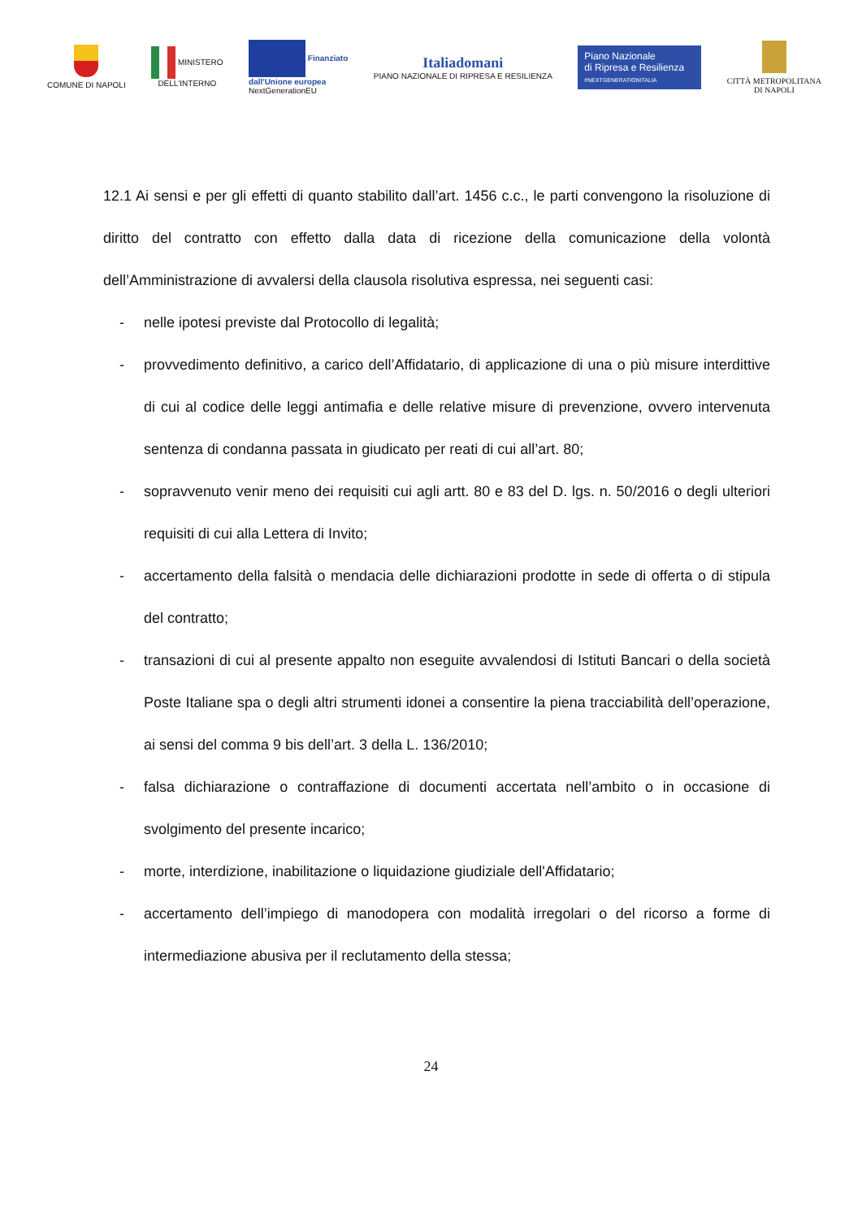COMUNE DI NAPOLI
MINISTERO
DELL'INTERNO
Finanziato
dall'Unione europea
NextGenerationEU
Italiadomani
PIANO NAZIONALE DI RIPRESA E RESILIENZA
Piano Nazionale
di Ripresa e Resilienza
#NEXTGENERATIONITALIA
CITTÀ METROPOLITANA
DI NAPOLI
12.1 Ai sensi e per gli effetti di quanto stabilito dall’art. 1456 c.c., le parti convengono la risoluzione di diritto del contratto con effetto dalla data di ricezione della comunicazione della volontà dell’Amministrazione di avvalersi della clausola risolutiva espressa, nei seguenti casi:
- nelle ipotesi previste dal Protocollo di legalità;
- provvedimento definitivo, a carico dell’Affidatario, di applicazione di una o più misure interdittive di cui al codice delle leggi antimafia e delle relative misure di prevenzione, ovvero intervenuta sentenza di condanna passata in giudicato per reati di cui all’art. 80;
- sopravvenuto venir meno dei requisiti cui agli artt. 80 e 83 del D. lgs. n. 50/2016 o degli ulteriori requisiti di cui alla Lettera di Invito;
- accertamento della falsità o mendacia delle dichiarazioni prodotte in sede di offerta o di stipula del contratto;
- transazioni di cui al presente appalto non eseguite avvalendosi di Istituti Bancari o della società Poste Italiane spa o degli altri strumenti idonei a consentire la piena tracciabilità dell’operazione, ai sensi del comma 9 bis dell’art. 3 della L. 136/2010;
- falsa dichiarazione o contraffazione di documenti accertata nell’ambito o in occasione di svolgimento del presente incarico;
- morte, interdizione, inabilitazione o liquidazione giudiziale dell'Affidatario;
- accertamento dell’impiego di manodopera con modalità irregolari o del ricorso a forme di intermediazione abusiva per il reclutamento della stessa;
24